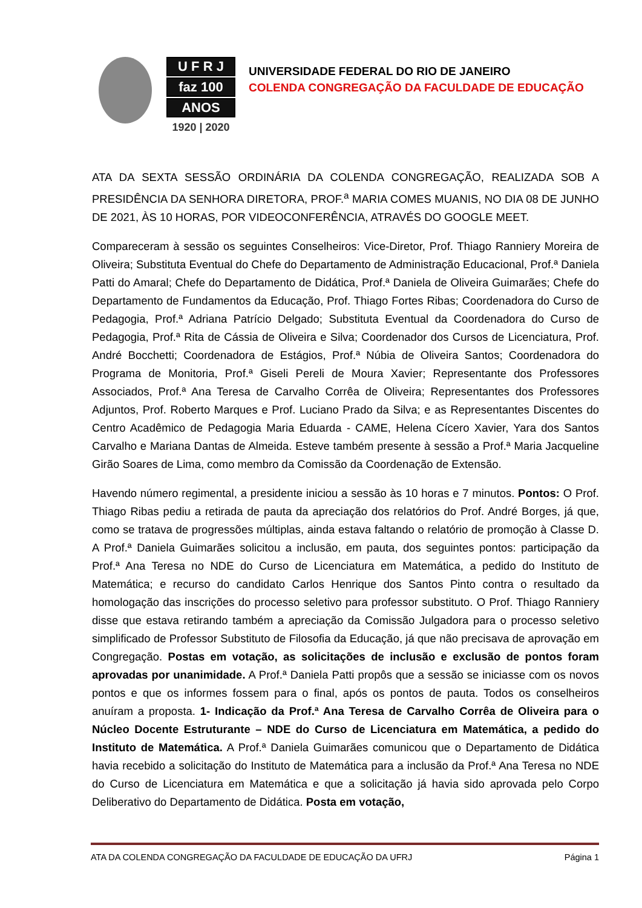U F R J
faz 100
ANOS
1920 | 2020
UNIVERSIDADE FEDERAL DO RIO DE JANEIRO
COLENDA CONGREGAÇÃO DA FACULDADE DE EDUCAÇÃO
ATA DA SEXTA SESSÃO ORDINÁRIA DA COLENDA CONGREGAÇÃO, REALIZADA SOB A PRESIDÊNCIA DA SENHORA DIRETORA, PROF.<sup>a</sup> MARIA COMES MUANIS, NO DIA 08 DE JUNHO DE 2021, ÀS 10 HORAS, POR VIDEOCONFERÊNCIA, ATRAVÉS DO GOOGLE MEET.
Compareceram à sessão os seguintes Conselheiros: Vice-Diretor, Prof. Thiago Ranniery Moreira de Oliveira; Substituta Eventual do Chefe do Departamento de Administração Educacional, Prof.ª Daniela Patti do Amaral; Chefe do Departamento de Didática, Prof.ª Daniela de Oliveira Guimarães; Chefe do Departamento de Fundamentos da Educação, Prof. Thiago Fortes Ribas; Coordenadora do Curso de Pedagogia, Prof.ª Adriana Patrício Delgado; Substituta Eventual da Coordenadora do Curso de Pedagogia, Prof.ª Rita de Cássia de Oliveira e Silva; Coordenador dos Cursos de Licenciatura, Prof. André Bocchetti; Coordenadora de Estágios, Prof.ª Núbia de Oliveira Santos; Coordenadora do Programa de Monitoria, Prof.ª Giseli Pereli de Moura Xavier; Representante dos Professores Associados, Prof.ª Ana Teresa de Carvalho Corrêa de Oliveira; Representantes dos Professores Adjuntos, Prof. Roberto Marques e Prof. Luciano Prado da Silva; e as Representantes Discentes do Centro Acadêmico de Pedagogia Maria Eduarda - CAME, Helena Cícero Xavier, Yara dos Santos Carvalho e Mariana Dantas de Almeida. Esteve também presente à sessão a Prof.ª Maria Jacqueline Girão Soares de Lima, como membro da Comissão da Coordenação de Extensão.
Havendo número regimental, a presidente iniciou a sessão às 10 horas e 7 minutos. Pontos: O Prof. Thiago Ribas pediu a retirada de pauta da apreciação dos relatórios do Prof. André Borges, já que, como se tratava de progressões múltiplas, ainda estava faltando o relatório de promoção à Classe D. A Prof.ª Daniela Guimarães solicitou a inclusão, em pauta, dos seguintes pontos: participação da Prof.ª Ana Teresa no NDE do Curso de Licenciatura em Matemática, a pedido do Instituto de Matemática; e recurso do candidato Carlos Henrique dos Santos Pinto contra o resultado da homologação das inscrições do processo seletivo para professor substituto. O Prof. Thiago Ranniery disse que estava retirando também a apreciação da Comissão Julgadora para o processo seletivo simplificado de Professor Substituto de Filosofia da Educação, já que não precisava de aprovação em Congregação. Postas em votação, as solicitações de inclusão e exclusão de pontos foram aprovadas por unanimidade. A Prof.ª Daniela Patti propôs que a sessão se iniciasse com os novos pontos e que os informes fossem para o final, após os pontos de pauta. Todos os conselheiros anuíram a proposta. 1- Indicação da Prof.ª Ana Teresa de Carvalho Corrêa de Oliveira para o Núcleo Docente Estruturante – NDE do Curso de Licenciatura em Matemática, a pedido do Instituto de Matemática. A Prof.ª Daniela Guimarães comunicou que o Departamento de Didática havia recebido a solicitação do Instituto de Matemática para a inclusão da Prof.ª Ana Teresa no NDE do Curso de Licenciatura em Matemática e que a solicitação já havia sido aprovada pelo Corpo Deliberativo do Departamento de Didática. Posta em votação,
ATA DA COLENDA CONGREGAÇÃO DA FACULDADE DE EDUCAÇÃO DA UFRJ Página 1